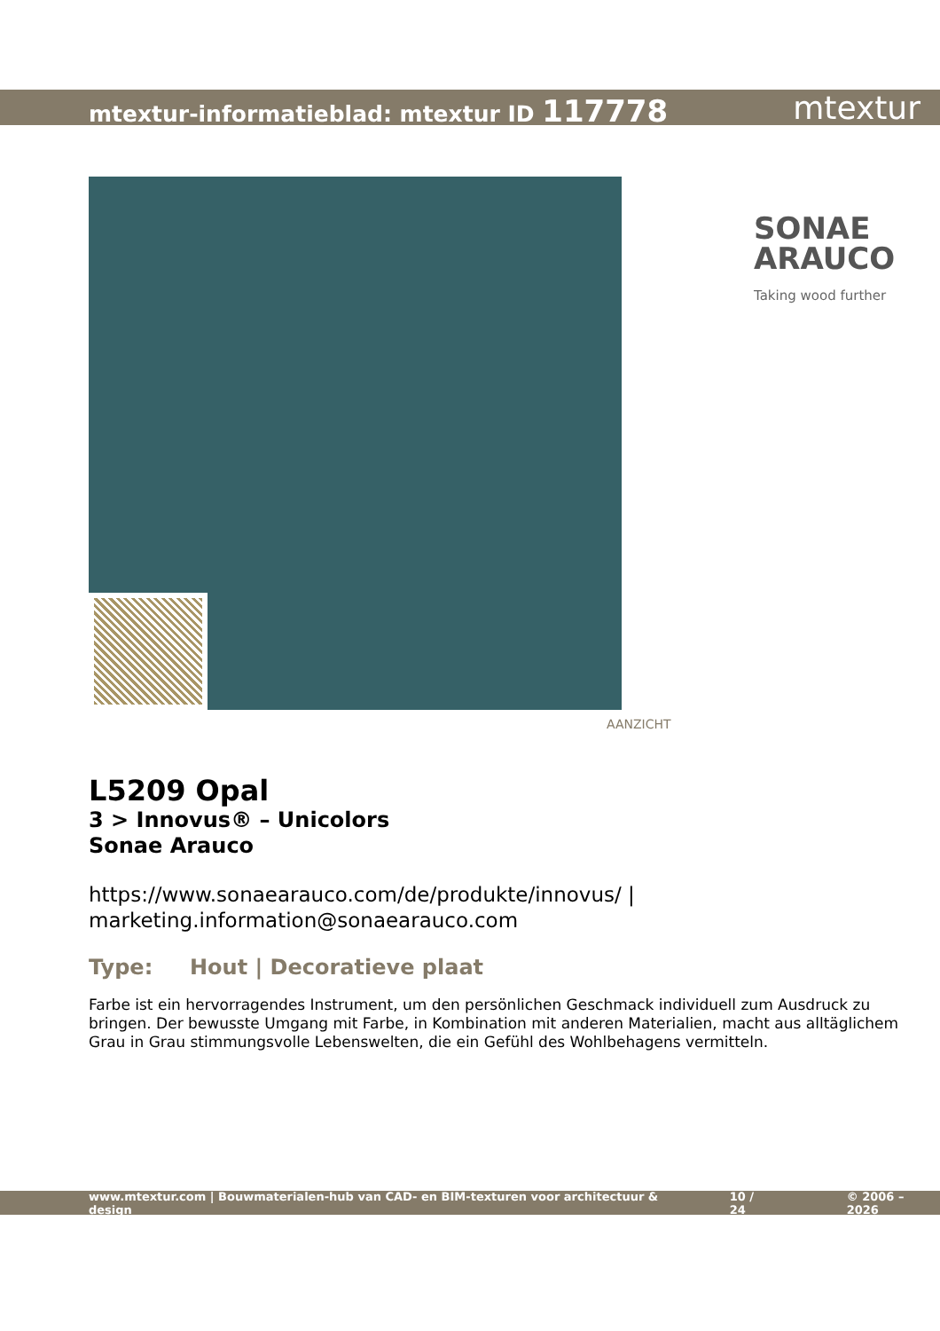mtextur-informatieblad: mtextur ID 117778 mtextur
SONAE
ARAUCO
Taking wood further
AANZICHT
L5209 Opal
3 > Innovus® – Unicolors
Sonae Arauco
https://www.sonaearauco.com/de/produkte/innovus/ |
marketing.information@sonaearauco.com
Type: Hout | Decoratieve plaat
Farbe ist ein hervorragendes Instrument, um den persönlichen Geschmack individuell zum Ausdruck zu bringen. Der bewusste Umgang mit Farbe, in Kombination mit anderen Materialien, macht aus alltäglichem Grau in Grau stimmungsvolle Lebenswelten, die ein Gefühl des Wohlbehagens vermitteln.
www.mtextur.com | Bouwmaterialen-hub van CAD- en BIM-texturen voor architectuur & design 10 / 24 © 2006 – 2026